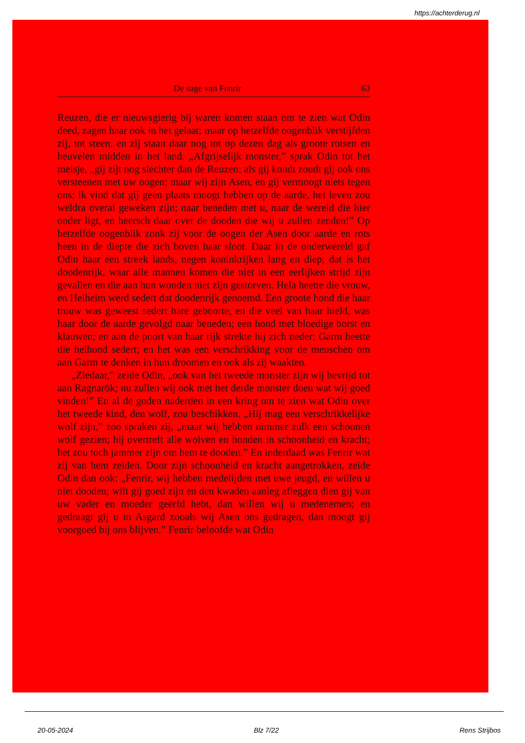https://achterderug.nl
De sage van Fenrir 63
Reuzen, die er nieuwsgierig bij waren komen staan om te zien wat Odin deed, zagen haar ook in het gelaat; maar op hetzelfde oogenblik verstijfden zij, tot steen, en zij staan daar nog tot op dezen dag als groote rotsen en heuvelen midden in het land. „Afgrijselijk monster,” sprak Odin tot het meisje, „gij zijt nog slechter dan de Reuzen; als gij kondt zoudt gij ook ons versteenen met uw oogen; maar wij zijn Asen, en gij vermoogt niets tegen ons; ik vind dat gij geen plaats moogt hebben op de aarde, het leven zou weldra overal geweken zijn; naar beneden met u, naar de wereld die hier onder ligt, en heersch daar over de dooden die wij u zullen zenden!” Op hetzelfde oogenblik zonk zij voor de oogen der Asen door aarde en rots heen in de diepte die zich boven haar sloot. Daar in de onderwereld gaf Odin haar een streek lands, negen koninkrijken lang en diep; dat is het doodenrijk, waar alle mannen komen die niet in een eerlijken strijd zijn gevallen en die aan hun wonden niet zijn gestorven. Hela heette die vrouw, en Helheim werd sedert dat doodenrijk genoemd. Een groote hond die haar trouw was geweest sedert hare geboorte, en die veel van haar hield, was haar door de aarde gevolgd naar beneden; een hond met bloedige borst en klauwen; en aan de poort van haar rijk strekte hij zich neder; Garm heette die helhond sedert; en het was een verschrikking voor de menschen om aan Garm te denken in hun droomen en ook als zij waakten.
„Ziedaar,” zeide Odin, „ook van het tweede monster zijn wij bevrijd tot aan Ragnarök; nu zullen wij ook met het derde monster doen wat wij goed vinden!” En al de goden naderden in een kring om te zien wat Odin over het tweede kind, den wolf, zou beschikken. „Hij mag een verschrikkelijke wolf zijn,” zoo spraken zij, „maar wij hebben nimmer zulk een schoonen wolf gezien; hij overtreft alle wolven en honden in schoonheid en kracht; het zou toch jammer zijn om hem te dooden.” En inderdaad was Fenrir wat zij van hem zeiden. Door zijn schoonheid en kracht aangetrokken, zeide Odin dan ook: „Fenrir, wij hebben medelijden met uwe jeugd, en willen u niet dooden; wilt gij goed zijn en den kwaden aanleg afleggen dien gij van uw vader en moeder geërfd hebt, dan willen wij u medenemen; en gedraagt gij u in Asgard zooals wij Asen ons gedragen, dan moogt gij voorgoed bij ons blijven.” Fenrir beloofde wat Odin
20-05-2024 Blz 7/22 Rens Strijbos